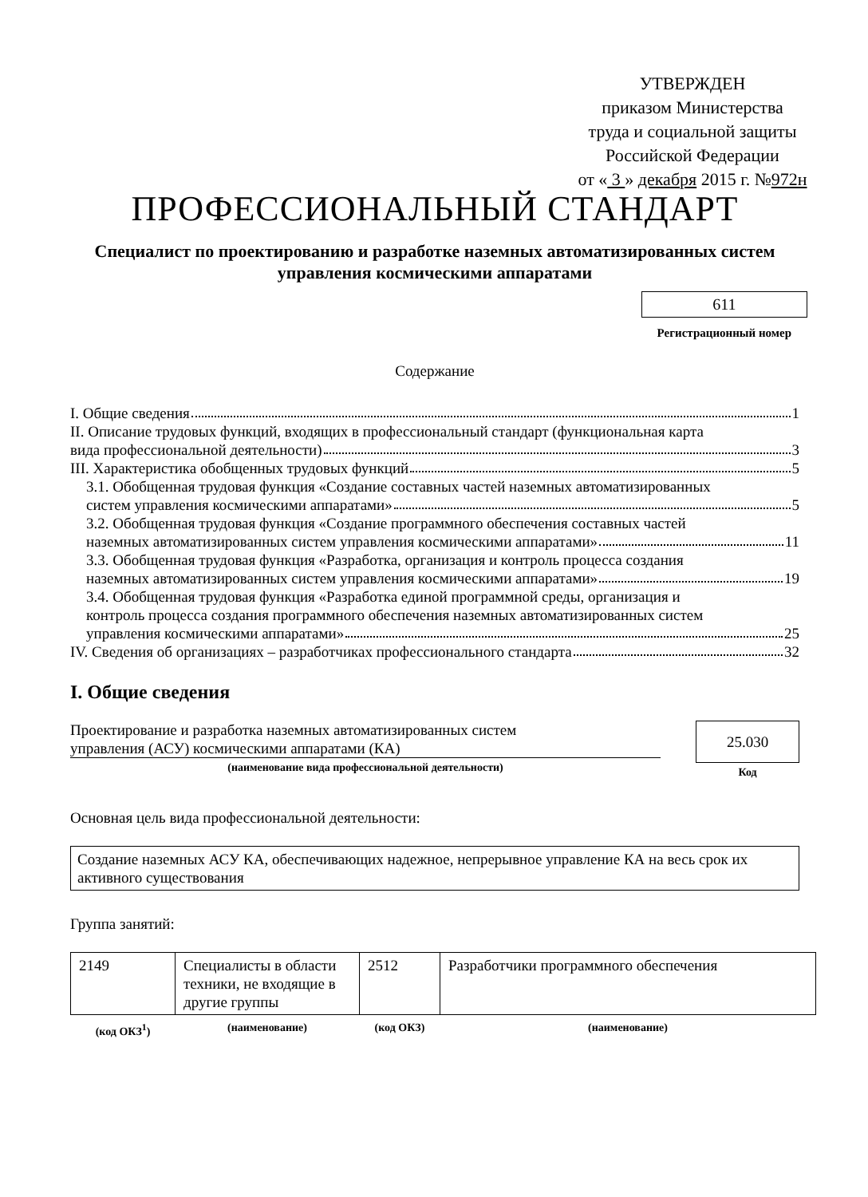УТВЕРЖДЕН
приказом Министерства
труда и социальной защиты
Российской Федерации
от « 3 » декабря 2015 г. №972н
ПРОФЕССИОНАЛЬНЫЙ СТАНДАРТ
Специалист по проектированию и разработке наземных автоматизированных систем управления космическими аппаратами
611
Регистрационный номер
Содержание
I. Общие сведения 1
II. Описание трудовых функций, входящих в профессиональный стандарт (функциональная карта
вида профессиональной деятельности) 3
III. Характеристика обобщенных трудовых функций 5
3.1. Обобщенная трудовая функция «Создание составных частей наземных автоматизированных
систем управления космическими аппаратами» 5
3.2. Обобщенная трудовая функция «Создание программного обеспечения составных частей
наземных автоматизированных систем управления космическими аппаратами» 11
3.3. Обобщенная трудовая функция «Разработка, организация и контроль процесса создания
наземных автоматизированных систем управления космическими аппаратами» 19
3.4. Обобщенная трудовая функция «Разработка единой программной среды, организация и
контроль процесса создания программного обеспечения наземных автоматизированных систем
управления космическими аппаратами» 25
IV. Сведения об организациях – разработчиках профессионального стандарта 32
I. Общие сведения
Проектирование и разработка наземных автоматизированных систем
управления (АСУ) космическими аппаратами (КА)
(наименование вида профессиональной деятельности)
25.030
Код
Основная цель вида профессиональной деятельности:
Создание наземных АСУ КА, обеспечивающих надежное, непрерывное управление КА на весь срок их активного существования
Группа занятий:
| 2149 | Специалисты в области техники, не входящие в другие группы | 2512 | Разработчики программного обеспечения |
| (код ОКЗ<sup>1</sup>) | (наименование) | (код ОКЗ) | (наименование) |